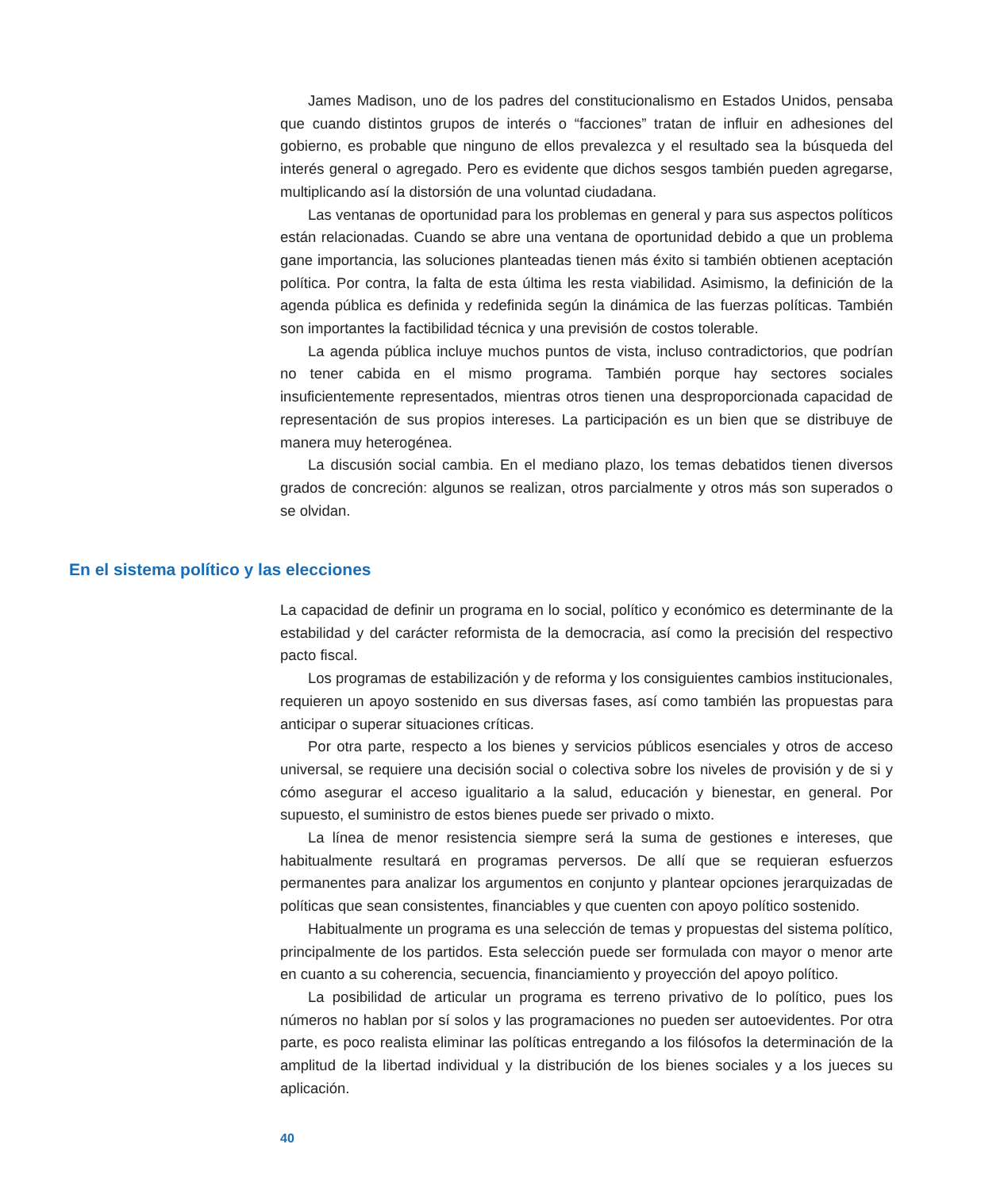James Madison, uno de los padres del constitucionalismo en Estados Unidos, pensaba que cuando distintos grupos de interés o “facciones” tratan de influir en adhesiones del gobierno, es probable que ninguno de ellos prevalezca y el resultado sea la búsqueda del interés general o agregado. Pero es evidente que dichos sesgos también pueden agregarse, multiplicando así la distorsión de una voluntad ciudadana.
Las ventanas de oportunidad para los problemas en general y para sus aspectos políticos están relacionadas. Cuando se abre una ventana de oportunidad debido a que un problema gane importancia, las soluciones planteadas tienen más éxito si también obtienen aceptación política. Por contra, la falta de esta última les resta viabilidad. Asimismo, la definición de la agenda pública es definida y redefinida según la dinámica de las fuerzas políticas. También son importantes la factibilidad técnica y una previsión de costos tolerable.
La agenda pública incluye muchos puntos de vista, incluso contradictorios, que podrían no tener cabida en el mismo programa. También porque hay sectores sociales insuficientemente representados, mientras otros tienen una desproporcionada capacidad de representación de sus propios intereses. La participación es un bien que se distribuye de manera muy heterogénea.
La discusión social cambia. En el mediano plazo, los temas debatidos tienen diversos grados de concreción: algunos se realizan, otros parcialmente y otros más son superados o se olvidan.
En el sistema político y las elecciones
La capacidad de definir un programa en lo social, político y económico es determinante de la estabilidad y del carácter reformista de la democracia, así como la precisión del respectivo pacto fiscal.
Los programas de estabilización y de reforma y los consiguientes cambios institucionales, requieren un apoyo sostenido en sus diversas fases, así como también las propuestas para anticipar o superar situaciones críticas.
Por otra parte, respecto a los bienes y servicios públicos esenciales y otros de acceso universal, se requiere una decisión social o colectiva sobre los niveles de provisión y de si y cómo asegurar el acceso igualitario a la salud, educación y bienestar, en general. Por supuesto, el suministro de estos bienes puede ser privado o mixto.
La línea de menor resistencia siempre será la suma de gestiones e intereses, que habitualmente resultará en programas perversos. De allí que se requieran esfuerzos permanentes para analizar los argumentos en conjunto y plantear opciones jerarquizadas de políticas que sean consistentes, financiables y que cuenten con apoyo político sostenido.
Habitualmente un programa es una selección de temas y propuestas del sistema político, principalmente de los partidos. Esta selección puede ser formulada con mayor o menor arte en cuanto a su coherencia, secuencia, financiamiento y proyección del apoyo político.
La posibilidad de articular un programa es terreno privativo de lo político, pues los números no hablan por sí solos y las programaciones no pueden ser autoevidentes. Por otra parte, es poco realista eliminar las políticas entregando a los filósofos la determinación de la amplitud de la libertad individual y la distribución de los bienes sociales y a los jueces su aplicación.
40